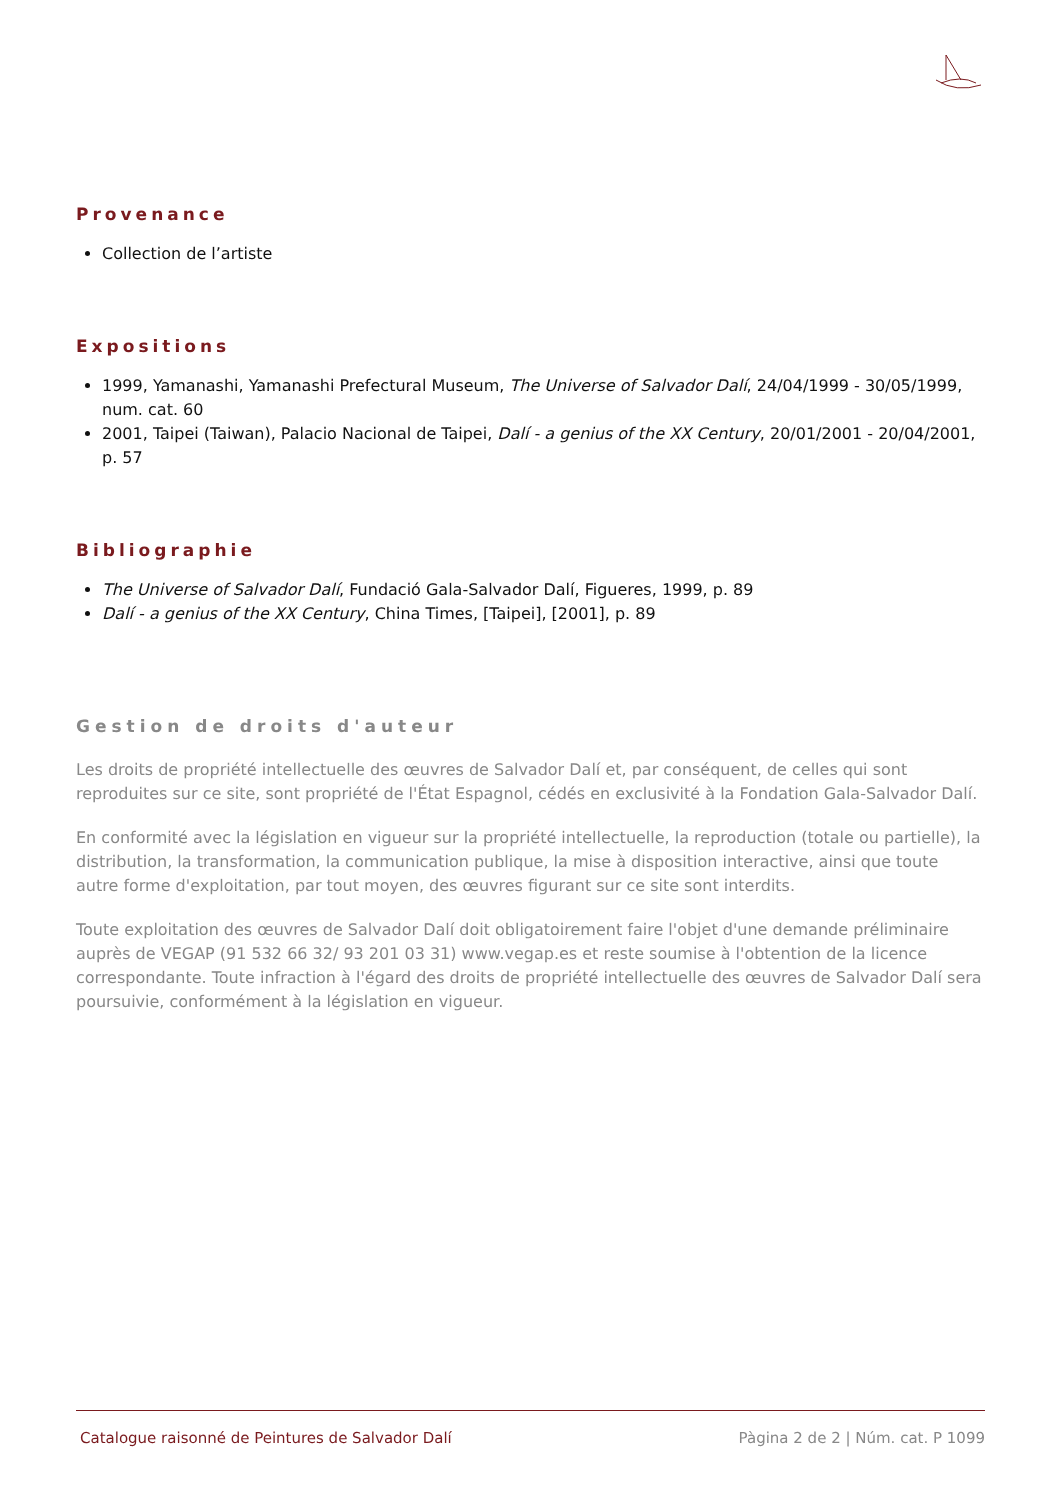Provenance
Collection de l’artiste
Expositions
1999, Yamanashi, Yamanashi Prefectural Museum, The Universe of Salvador Dalí, 24/04/1999 - 30/05/1999, num. cat. 60
2001, Taipei (Taiwan), Palacio Nacional de Taipei, Dalí - a genius of the XX Century, 20/01/2001 - 20/04/2001, p. 57
Bibliographie
The Universe of Salvador Dalí, Fundació Gala-Salvador Dalí, Figueres, 1999, p. 89
Dalí - a genius of the XX Century, China Times, [Taipei], [2001], p. 89
Gestion de droits d'auteur
Les droits de propriété intellectuelle des œuvres de Salvador Dalí et, par conséquent, de celles qui sont reproduites sur ce site, sont propriété de l'État Espagnol, cédés en exclusivité à la Fondation Gala-Salvador Dalí.
En conformité avec la législation en vigueur sur la propriété intellectuelle, la reproduction (totale ou partielle), la distribution, la transformation, la communication publique, la mise à disposition interactive, ainsi que toute autre forme d'exploitation, par tout moyen, des œuvres figurant sur ce site sont interdits.
Toute exploitation des œuvres de Salvador Dalí doit obligatoirement faire l'objet d'une demande préliminaire auprès de VEGAP (91 532 66 32/ 93 201 03 31) www.vegap.es et reste soumise à l'obtention de la licence correspondante. Toute infraction à l'égard des droits de propriété intellectuelle des œuvres de Salvador Dalí sera poursuivie, conformément à la législation en vigueur.
Catalogue raisonné de Peintures de Salvador Dalí Pàgina 2 de 2 | Núm. cat. P 1099